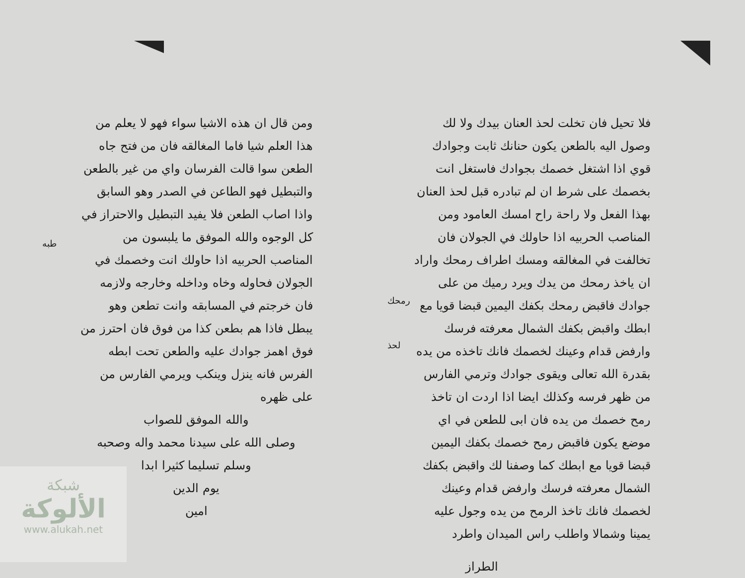فلا تحيل فان تخلت لحذ العنان بيدك ولا لك وصول اليه بالطعن يكون حنانك ثابت وجوادك قوي اذا اشتغل خصمك بجوادك فاستغل انت بخصمك على شرط ان لم تبادره قبل لحذ العنان بهذا الفعل ولا راحة راح امسك العامود ومن المناصب الحربيه اذا حاولك في الجولان فان تخالفت في المغالقه ومسك اطراف رمحك واراد ان ياخذ رمحك من يدك ويرد رميك من على جوادك فاقبض رمحك بكفك اليمين قبضا قويا مع ابطك واقبض بكفك الشمال معرفته فرسك وارفض قدام وعينك لخصمك فانك تاخذه من يده بقدرة الله تعالى ويقوى جوادك وترمي الفارس من ظهر فرسه وكذلك ايضا اذا اردت ان تاخذ رمح خصمك من يده فان ابى للطعن في اي موضع يكون فاقبض رمح خصمك بكفك اليمين قبضا قويا مع ابطك كما وصفنا لك واقبض بكفك الشمال معرفته فرسك وارفض قدام وعينك لخصمك فانك تاخذ الرمح من يده وجول عليه يمينا وشمالا واطلب راس الميدان واطرد
الطراز
رمحك
لحذ
ومن قال ان هذه الاشيا سواء فهو لا يعلم من هذا العلم شيا فاما المغالقه فان من فتح جاه الطعن سوا قالت الفرسان واي من غير بالطعن والتبطيل فهو الطاعن في الصدر وهو السابق واذا اصاب الطعن فلا يفيد التبطيل والاحتراز في كل الوجوه والله الموفق ما يلبسون من المناصب الحربيه اذا حاولك انت وخصمك في الجولان فحاوله وخاه وداخله وخارجه ولازمه فان خرجتم في المسابقه وانت تطعن وهو يبطل فاذا هم بطعن كذا من فوق فان احترز من فوق اهمز جوادك عليه والطعن تحت ابطه الفرس فانه ينزل وينكب ويرمي الفارس من على ظهره
والله الموفق للصواب
وصلى الله على سيدنا محمد واله وصحبه
وسلم تسليما كثيرا ابدا
يوم الدين
امين
طبه
شبكة
الألوكة
www.alukah.net